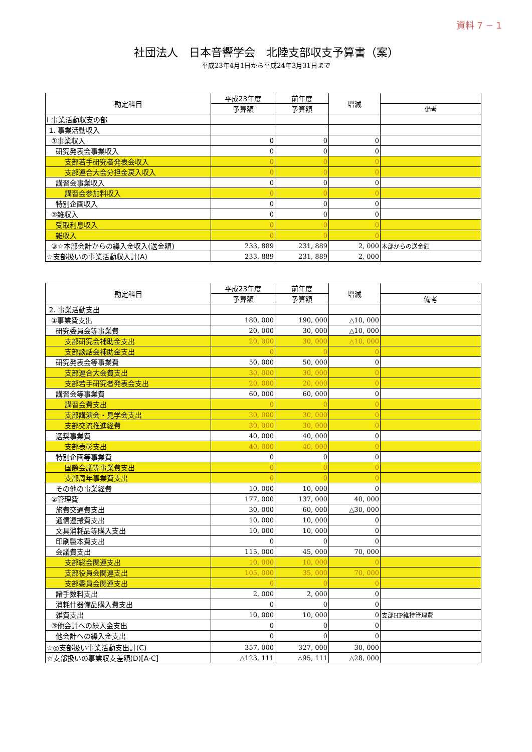資料 7 − 1
社団法人　日本音響学会　北陸支部収支予算書（案）
平成23年4月1日から平成24年3月31日まで
| 勘定科目 | 平成23年度 | 前年度 | 増減 | |
| --- | --- | --- | --- | --- |
| | 予算額 | 予算額 | | 備考 |
| Ⅰ 事業活動収支の部 | | | | |
| 1. 事業活動収入 | | | | |
| ①事業収入 | 0 | 0 | 0 | |
| 研究発表会事業収入 | 0 | 0 | 0 | |
| 支部若手研究者発表会収入 | 0 | 0 | 0 | |
| 支部連合大会分担金戻入収入 | 0 | 0 | 0 | |
| 講習会事業収入 | 0 | 0 | 0 | |
| 講習会参加料収入 | 0 | 0 | 0 | |
| 特別企画収入 | 0 | 0 | 0 | |
| ②雑収入 | 0 | 0 | 0 | |
| 受取利息収入 | 0 | 0 | 0 | |
| 雑収入 | 0 | 0 | 0 | |
| ③☆本部会計からの繰入金収入(送金額) | 233, 889 | 231, 889 | 2, 000 | 本部からの送金額 |
| ☆支部扱いの事業活動収入計(A) | 233, 889 | 231, 889 | 2, 000 | |
| 勘定科目 | 平成23年度 | 前年度 | 増減 | |
| --- | --- | --- | --- | --- |
| | 予算額 | 予算額 | | 備考 |
| 2. 事業活動支出 | | | | |
| ①事業費支出 | 180, 000 | 190, 000 | △10, 000 | |
| 研究委員会等事業費 | 20, 000 | 30, 000 | △10, 000 | |
| 支部研究会補助金支出 | 20, 000 | 30, 000 | △10, 000 | |
| 支部談話会補助金支出 | 0 | 0 | 0 | |
| 研究発表会等事業費 | 50, 000 | 50, 000 | 0 | |
| 支部連合大会費支出 | 30, 000 | 30, 000 | 0 | |
| 支部若手研究者発表会支出 | 20, 000 | 20, 000 | 0 | |
| 講習会等事業費 | 60, 000 | 60, 000 | 0 | |
| 講習会費支出 | 0 | 0 | 0 | |
| 支部講演会・見学会支出 | 30, 000 | 30, 000 | 0 | |
| 支部交流推進経費 | 30, 000 | 30, 000 | 0 | |
| 選奨事業費 | 40, 000 | 40, 000 | 0 | |
| 支部表彰支出 | 40, 000 | 40, 000 | 0 | |
| 特別企画等事業費 | 0 | 0 | 0 | |
| 国際会議等事業費支出 | 0 | 0 | 0 | |
| 支部周年事業費支出 | 0 | 0 | 0 | |
| その他の事業経費 | 10, 000 | 10, 000 | 0 | |
| ②管理費 | 177, 000 | 137, 000 | 40, 000 | |
| 旅費交通費支出 | 30, 000 | 60, 000 | △30, 000 | |
| 通信運搬費支出 | 10, 000 | 10, 000 | 0 | |
| 文具消耗品等購入支出 | 10, 000 | 10, 000 | 0 | |
| 印刷製本費支出 | 0 | 0 | 0 | |
| 会議費支出 | 115, 000 | 45, 000 | 70, 000 | |
| 支部総会関連支出 | 10, 000 | 10, 000 | 0 | |
| 支部役員会関連支出 | 105, 000 | 35, 000 | 70, 000 | |
| 支部委員会関連支出 | 0 | 0 | 0 | |
| 諸手数料支出 | 2, 000 | 2, 000 | 0 | |
| 消耗什器備品購入費支出 | 0 | 0 | 0 | |
| 雑費支出 | 10, 000 | 10, 000 | 0 | 支部HP維持管理費 |
| ③他会計への繰入金支出 | 0 | 0 | 0 | |
| 他会計への繰入金支出 | 0 | 0 | 0 | |
| ☆◎支部扱い事業活動支出計(C) | 357, 000 | 327, 000 | 30, 000 | |
| ☆支部扱いの事業収支差額(D)[A-C] | △123, 111 | △95, 111 | △28, 000 | |